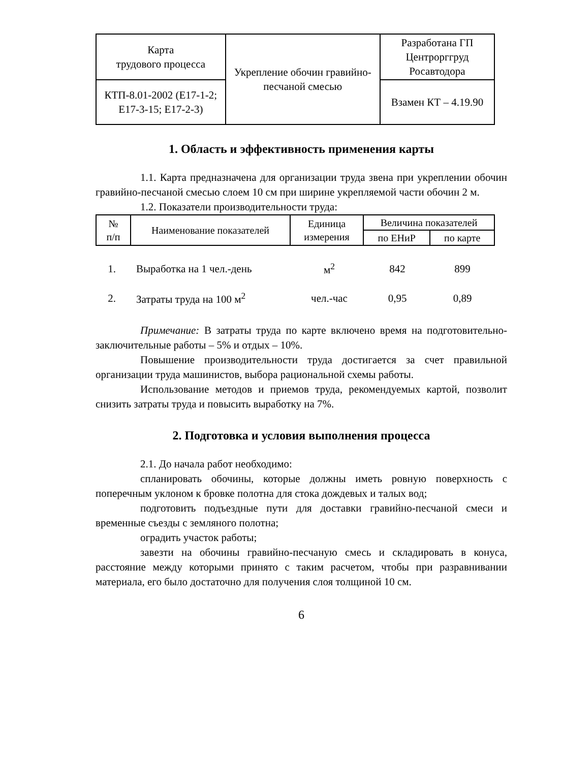| Карта трудового процесса | Укрепление обочин гравийно-песчаной смесью | Разработана ГП Центрорггруд Росавтодора |
| КТП-8.01-2002 (Е17-1-2; Е17-3-15; Е17-2-3) | | Взамен КТ – 4.19.90 |
1. Область и эффективность применения карты
1.1. Карта предназначена для организации труда звена при укреплении обочин гравийно-песчаной смесью слоем 10 см при ширине укрепляемой части обочин 2 м.
1.2. Показатели производительности труда:
| № п/п | Наименование показателей | Единица измерения | Величина показателей | |
| --- | --- | --- | --- | --- |
| | | | по ЕНиР | по карте |
| 1. | Выработка на 1 чел.-день | м<sup>2</sup> | 842 | 899 |
| 2. | Затраты труда на 100 м<sup>2</sup> | чел.-час | 0,95 | 0,89 |
Примечание: В затраты труда по карте включено время на подготовительно-заключительные работы – 5% и отдых – 10%.
Повышение производительности труда достигается за счет правильной организации труда машинистов, выбора рациональной схемы работы.
Использование методов и приемов труда, рекомендуемых картой, позволит снизить затраты труда и повысить выработку на 7%.
2. Подготовка и условия выполнения процесса
2.1. До начала работ необходимо:
спланировать обочины, которые должны иметь ровную поверхность с поперечным уклоном к бровке полотна для стока дождевых и талых вод;
подготовить подъездные пути для доставки гравийно-песчаной смеси и временные съезды с земляного полотна;
оградить участок работы;
завезти на обочины гравийно-песчаную смесь и складировать в конуса, расстояние между которыми принято с таким расчетом, чтобы при разравнивании материала, его было достаточно для получения слоя толщиной 10 см.
6